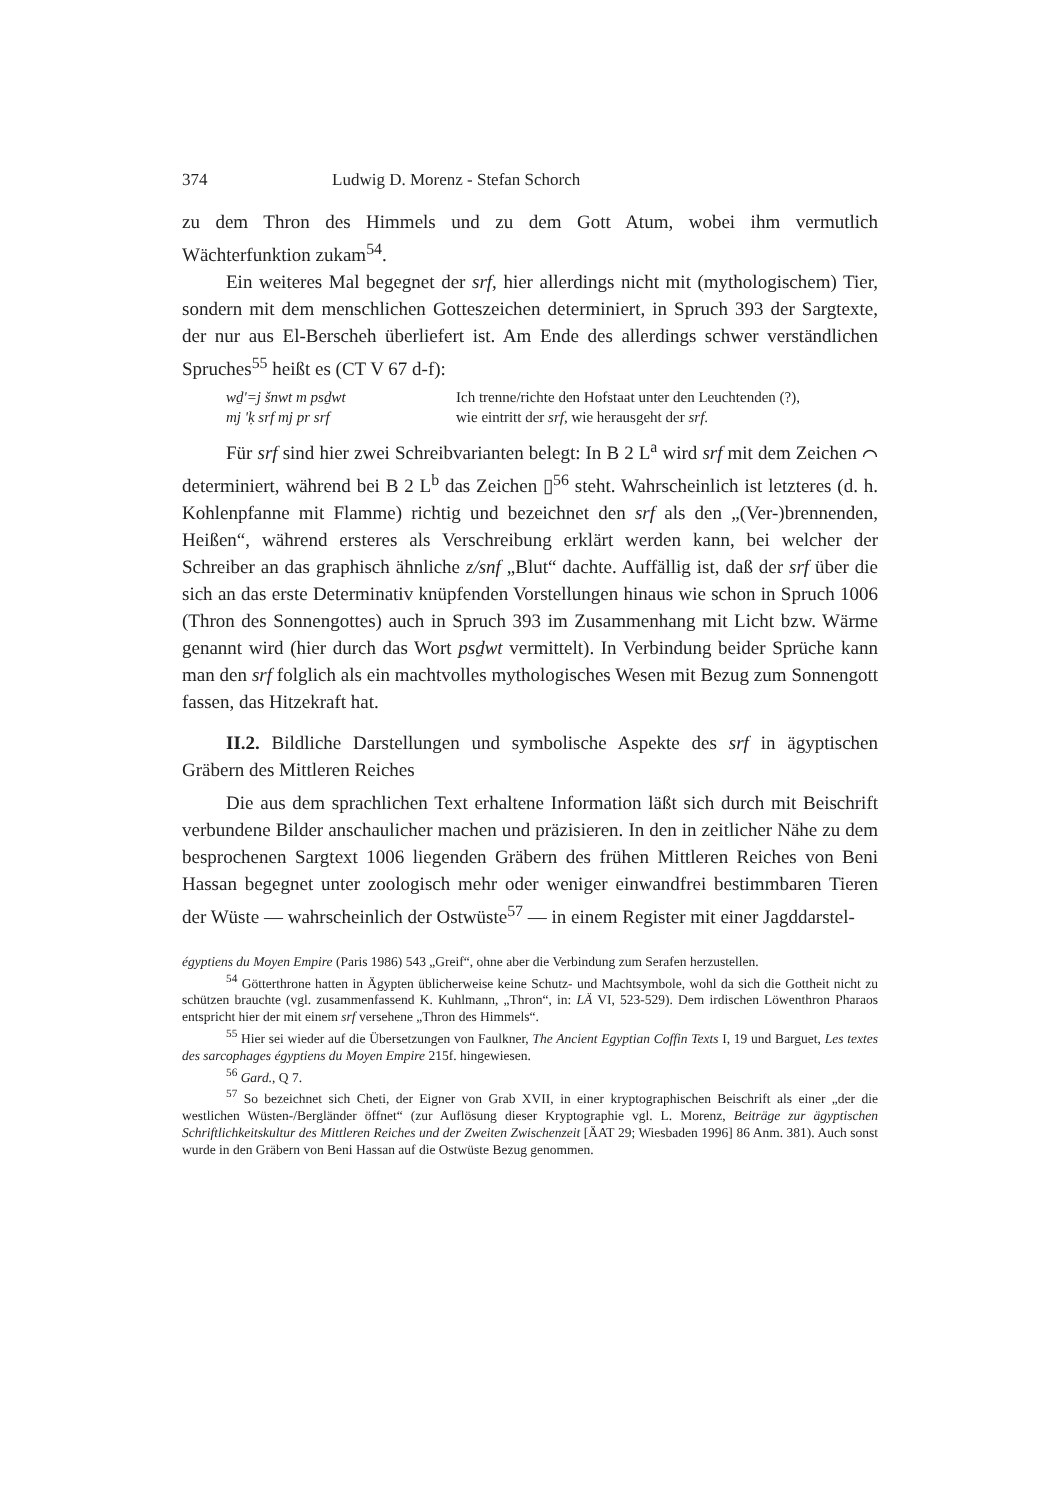374 Ludwig D. Morenz - Stefan Schorch
zu dem Thron des Himmels und zu dem Gott Atum, wobei ihm vermutlich Wächterfunktion zukam<sup>54</sup>.
Ein weiteres Mal begegnet der srf, hier allerdings nicht mit (mythologischem) Tier, sondern mit dem menschlichen Gotteszeichen determiniert, in Spruch 393 der Sargtexte, der nur aus El-Berscheh überliefert ist. Am Ende des allerdings schwer verständlichen Spruches<sup>55</sup> heißt es (CT V 67 d-f):
wḏ'=j šnwt m psḏwt Ich trenne/richte den Hofstaat unter den Leuchtenden (?), mj 'ḳ srf mj pr srf wie eintritt der srf, wie herausgeht der srf.
Für srf sind hier zwei Schreibvarianten belegt: In B 2 L<sup>a</sup> wird srf mit dem Zeichen ⌒ determiniert, während bei B 2 L<sup>b</sup> das Zeichen ▯<sup>56</sup> steht. Wahrscheinlich ist letzteres (d. h. Kohlenpfanne mit Flamme) richtig und bezeichnet den srf als den „(Ver-)brennenden, Heißen“, während ersteres als Verschreibung erklärt werden kann, bei welcher der Schreiber an das graphisch ähnliche z/snf „Blut“ dachte. Auffällig ist, daß der srf über die sich an das erste Determinativ knüpfenden Vorstellungen hinaus wie schon in Spruch 1006 (Thron des Sonnengottes) auch in Spruch 393 im Zusammenhang mit Licht bzw. Wärme genannt wird (hier durch das Wort psḏwt vermittelt). In Verbindung beider Sprüche kann man den srf folglich als ein machtvolles mythologisches Wesen mit Bezug zum Sonnengott fassen, das Hitzekraft hat.
II.2. Bildliche Darstellungen und symbolische Aspekte des srf in ägyptischen Gräbern des Mittleren Reiches
Die aus dem sprachlichen Text erhaltene Information läßt sich durch mit Beischrift verbundene Bilder anschaulicher machen und präzisieren. In den in zeitlicher Nähe zu dem besprochenen Sargtext 1006 liegenden Gräbern des frühen Mittleren Reiches von Beni Hassan begegnet unter zoologisch mehr oder weniger einwandfrei bestimmbaren Tieren der Wüste — wahrscheinlich der Ostwüste<sup>57</sup> — in einem Register mit einer Jagddarstel-
égyptiens du Moyen Empire (Paris 1986) 543 „Greif“, ohne aber die Verbindung zum Serafen herzustellen.
<sup>54</sup> Götterthrone hatten in Ägypten üblicherweise keine Schutz- und Machtsymbole, wohl da sich die Gottheit nicht zu schützen brauchte (vgl. zusammenfassend K. Kuhlmann, „Thron“, in: LÄ VI, 523-529). Dem irdischen Löwenthron Pharaos entspricht hier der mit einem srf versehene „Thron des Himmels“.
<sup>55</sup> Hier sei wieder auf die Übersetzungen von Faulkner, The Ancient Egyptian Coffin Texts I, 19 und Barguet, Les textes des sarcophages égyptiens du Moyen Empire 215f. hingewiesen.
<sup>56</sup> Gard., Q 7.
<sup>57</sup> So bezeichnet sich Cheti, der Eigner von Grab XVII, in einer kryptographischen Beischrift als einer „der die westlichen Wüsten-/Bergländer öffnet“ (zur Auflösung dieser Kryptographie vgl. L. Morenz, Beiträge zur ägyptischen Schriftlichkeitskultur des Mittleren Reiches und der Zweiten Zwischenzeit [ÄAT 29; Wiesbaden 1996] 86 Anm. 381). Auch sonst wurde in den Gräbern von Beni Hassan auf die Ostwüste Bezug genommen.